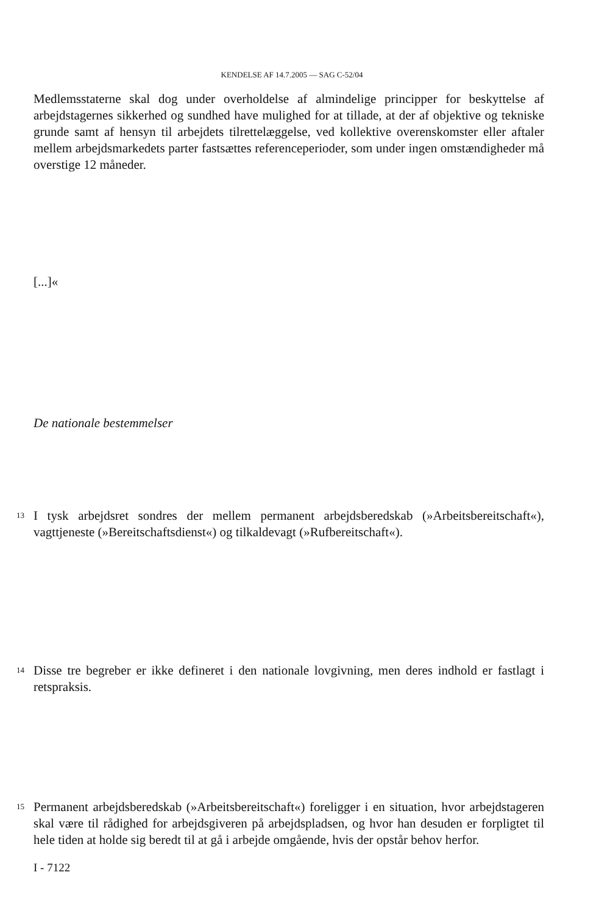KENDELSE AF 14.7.2005 — SAG C-52/04
Medlemsstaterne skal dog under overholdelse af almindelige principper for beskyttelse af arbejdstagernes sikkerhed og sundhed have mulighed for at tillade, at der af objektive og tekniske grunde samt af hensyn til arbejdets tilrettelæggelse, ved kollektive overenskomster eller aftaler mellem arbejdsmarkedets parter fastsættes referenceperioder, som under ingen omstændigheder må overstige 12 måneder.
[...]«
De nationale bestemmelser
13
I tysk arbejdsret sondres der mellem permanent arbejdsberedskab (»Arbeitsbereit­schaft«), vagttjeneste (»Bereitschaftsdienst«) og tilkaldevagt (»Rufbereitschaft«).
14
Disse tre begreber er ikke defineret i den nationale lovgivning, men deres indhold er fastlagt i retspraksis.
15
Permanent arbejdsberedskab (»Arbeitsbereitschaft«) foreligger i en situation, hvor arbejdstageren skal være til rådighed for arbejdsgiveren på arbejdspladsen, og hvor han desuden er forpligtet til hele tiden at holde sig beredt til at gå i arbejde omgående, hvis der opstår behov herfor.
I - 7122